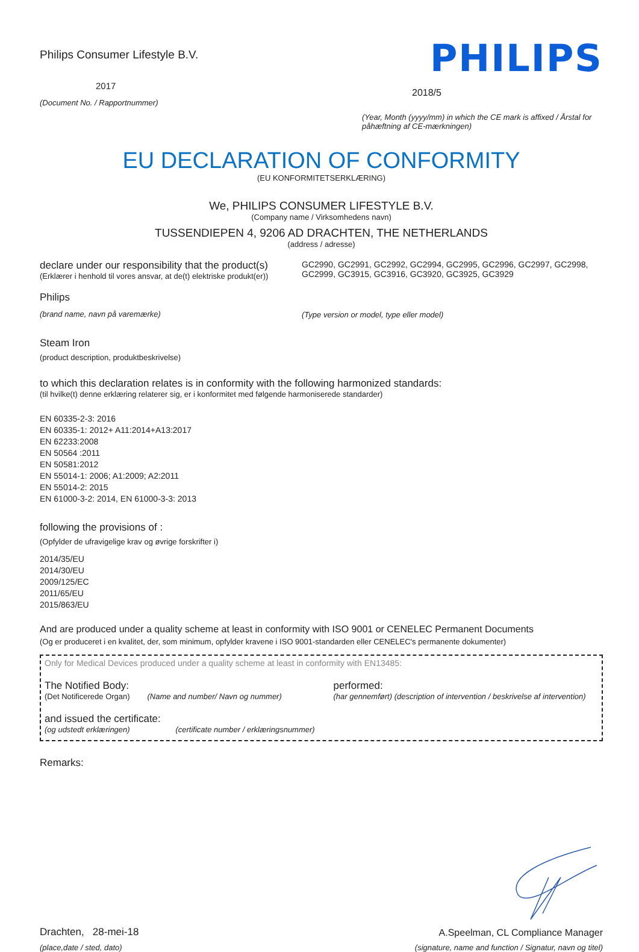Philips Consumer Lifestyle B.V.
2017
(Document No. / Rapportnummer)
PHILIPS
2018/5
(Year, Month (yyyy/mm) in which the CE mark is affixed / Årstal for påhæftning af CE-mærkningen)
EU DECLARATION OF CONFORMITY
(EU KONFORMITETSERKLÆRING)
We, PHILIPS CONSUMER LIFESTYLE B.V.
(Company name / Virksomhedens navn)
TUSSENDIEPEN 4, 9206 AD DRACHTEN, THE NETHERLANDS
(address / adresse)
declare under our responsibility that the product(s)
(Erklærer i henhold til vores ansvar, at de(t) elektriske produkt(er))
Philips
(brand name, navn på varemærke)
GC2990, GC2991, GC2992, GC2994, GC2995, GC2996, GC2997, GC2998, GC2999, GC3915, GC3916, GC3920, GC3925, GC3929
(Type version or model, type eller model)
Steam Iron
(product description, produktbeskrivelse)
to which this declaration relates is in conformity with the following harmonized standards:
(til hvilke(t) denne erklæring relaterer sig, er i konformitet med følgende harmoniserede standarder)
EN 60335-2-3: 2016
EN 60335-1: 2012+ A11:2014+A13:2017
EN 62233:2008
EN 50564 :2011
EN 50581:2012
EN 55014-1: 2006; A1:2009; A2:2011
EN 55014-2: 2015
EN 61000-3-2: 2014, EN 61000-3-3: 2013
following the provisions of :
(Opfylder de ufravigelige krav og øvrige forskrifter i)
2014/35/EU
2014/30/EU
2009/125/EC
2011/65/EU
2015/863/EU
And are produced under a quality scheme at least in conformity with ISO 9001 or CENELEC Permanent Documents
(Og er produceret i en kvalitet, der, som minimum, opfylder kravene i ISO 9001-standarden eller CENELEC's permanente dokumenter)
Only for Medical Devices produced under a quality scheme at least in conformity with EN13485:
The Notified Body:
(Det Notificerede Organ) (Name and number/ Navn og nummer)
performed:
(har gennemført) (description of intervention / beskrivelse af intervention)
and issued the certificate:
(og udstedt erklæringen) (certificate number / erklæringsnummer)
Remarks:
Drachten, 28-mei-18
(place,date / sted, dato)
A.Speelman, CL Compliance Manager
(signature, name and function / Signatur, navn og titel)